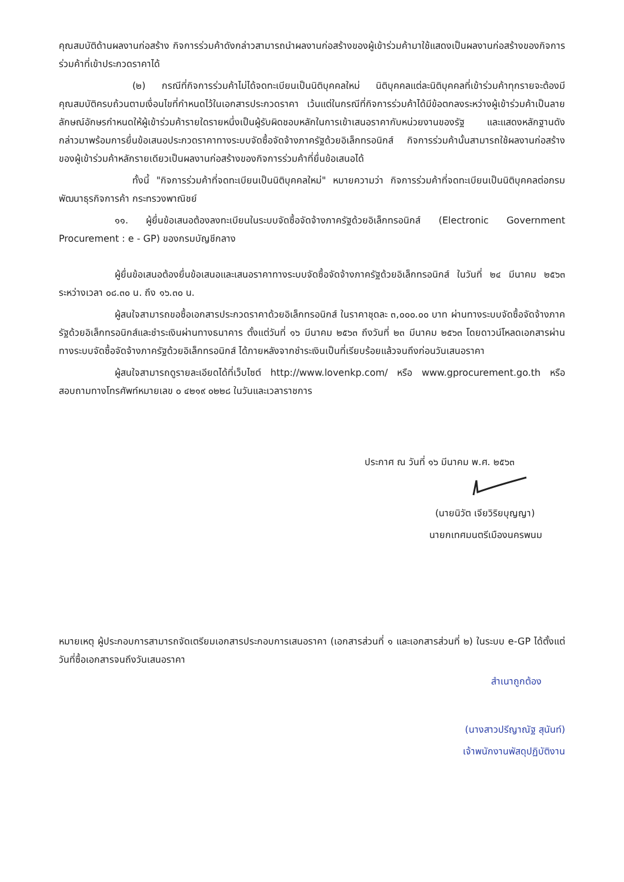คุณสมบัติด้านผลงานก่อสร้าง กิจการร่วมค้าดังกล่าวสามารถนำผลงานก่อสร้างของผู้เข้าร่วมค้ามาใช้แสดงเป็นผลงานก่อสร้างของกิจการร่วมค้าที่เข้าประกวดราคาได้
(๒) กรณีที่กิจการร่วมค้าไม่ได้จดทะเบียนเป็นนิติบุคคลใหม่ นิติบุคคลแต่ละนิติบุคคลที่เข้าร่วมค้าทุกรายจะต้องมีคุณสมบัติครบถ้วนตามเงื่อนไขที่กำหนดไว้ในเอกสารประกวดราคา เว้นแต่ในกรณีที่กิจการร่วมค้าได้มีข้อตกลงระหว่างผู้เข้าร่วมค้าเป็นลายลักษณ์อักษรกำหนดให้ผู้เข้าร่วมค้ารายใดรายหนึ่งเป็นผู้รับผิดชอบหลักในการเข้าเสนอราคากับหน่วยงานของรัฐ และแสดงหลักฐานดังกล่าวมาพร้อมการยื่นข้อเสนอประกวดราคาทางระบบจัดซื้อจัดจ้างภาครัฐด้วยอิเล็กทรอนิกส์ กิจการร่วมค้านั้นสามารถใช้ผลงานก่อสร้างของผู้เข้าร่วมค้าหลักรายเดียวเป็นผลงานก่อสร้างของกิจการร่วมค้าที่ยื่นข้อเสนอได้
ทั้งนี้ "กิจการร่วมค้าที่จดทะเบียนเป็นนิติบุคคลใหม่" หมายความว่า กิจการร่วมค้าที่จดทะเบียนเป็นนิติบุคคลต่อกรมพัฒนาธุรกิจการค้า กระทรวงพาณิชย์
๑๑. ผู้ยื่นข้อเสนอต้องลงทะเบียนในระบบจัดซื้อจัดจ้างภาครัฐด้วยอิเล็กทรอนิกส์ (Electronic Government Procurement : e - GP) ของกรมบัญชีกลาง
ผู้ยื่นข้อเสนอต้องยื่นข้อเสนอและเสนอราคาทางระบบจัดซื้อจัดจ้างภาครัฐด้วยอิเล็กทรอนิกส์ ในวันที่ ๒๔ มีนาคม ๒๕๖๓ ระหว่างเวลา ๐๘.๓๐ น. ถึง ๑๖.๓๐ น.
ผู้สนใจสามารถขอซื้อเอกสารประกวดราคาด้วยอิเล็กทรอนิกส์ ในราคาชุดละ ๓,๐๐๐.๐๐ บาท ผ่านทางระบบจัดซื้อจัดจ้างภาครัฐด้วยอิเล็กทรอนิกส์และชำระเงินผ่านทางธนาคาร ตั้งแต่วันที่ ๑๖ มีนาคม ๒๕๖๓ ถึงวันที่ ๒๓ มีนาคม ๒๕๖๓ โดยดาวน์โหลดเอกสารผ่านทางระบบจัดซื้อจัดจ้างภาครัฐด้วยอิเล็กทรอนิกส์ ได้ภายหลังจากชำระเงินเป็นที่เรียบร้อยแล้วจนถึงก่อนวันเสนอราคา
ผู้สนใจสามารถดูรายละเอียดได้ที่เว็บไซต์ http://www.lovenkp.com/ หรือ www.gprocurement.go.th หรือสอบถามทางโทรศัพท์หมายเลข ๐ ๔๒๑๙ ๐๒๒๘ ในวันและเวลาราชการ
ประกาศ ณ วันที่ ๑๖ มีนาคม พ.ศ. ๒๕๖๓
(นายนิวัต เจียวิริยบุญญา)
นายกเทศมนตรีเมืองนครพนม
หมายเหตุ ผู้ประกอบการสามารถจัดเตรียมเอกสารประกอบการเสนอราคา (เอกสารส่วนที่ ๑ และเอกสารส่วนที่ ๒) ในระบบ e-GP ได้ตั้งแต่วันที่ซื้อเอกสารจนถึงวันเสนอราคา
สำเนาถูกต้อง
(นางสาวปรีญาณัฐ สุนันท์)
เจ้าพนักงานพัสดุปฏิบัติงาน